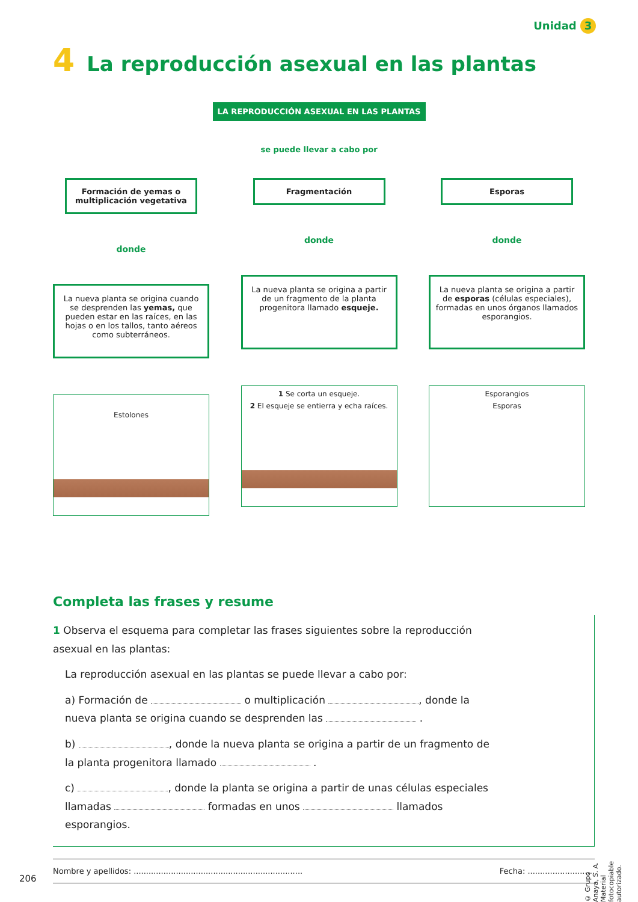Unidad 3
4 La reproducción asexual en las plantas
LA REPRODUCCIÓN ASEXUAL EN LAS PLANTAS
se puede llevar a cabo por
Formación de yemas o multiplicación vegetativa
donde
La nueva planta se origina cuando se desprenden las yemas, que pueden estar en las raíces, en las hojas o en los tallos, tanto aéreos como subterráneos.
Estolones
Fragmentación
donde
La nueva planta se origina a partir de un fragmento de la planta progenitora llamado esqueje.
1 Se corta un esqueje.
2 El esqueje se entierra y echa raíces.
Esporas
donde
La nueva planta se origina a partir de esporas (células especiales), formadas en unos órganos llamados esporangios.
Esporangios
Esporas
Completa las frases y resume
1 Observa el esquema para completar las frases siguientes sobre la reproducción asexual en las plantas:
La reproducción asexual en las plantas se puede llevar a cabo por:
a) Formación de o multiplicación , donde la nueva planta se origina cuando se desprenden las .
b) , donde la nueva planta se origina a partir de un fragmento de la planta progenitora llamado .
c) , donde la planta se origina a partir de unas células especiales llamadas formadas en unos llamados esporangios.
Nombre y apellidos: .................................................................... Fecha: ...........................
206
© Grupo Anaya, S. A. Material fotocopiable autorizado.